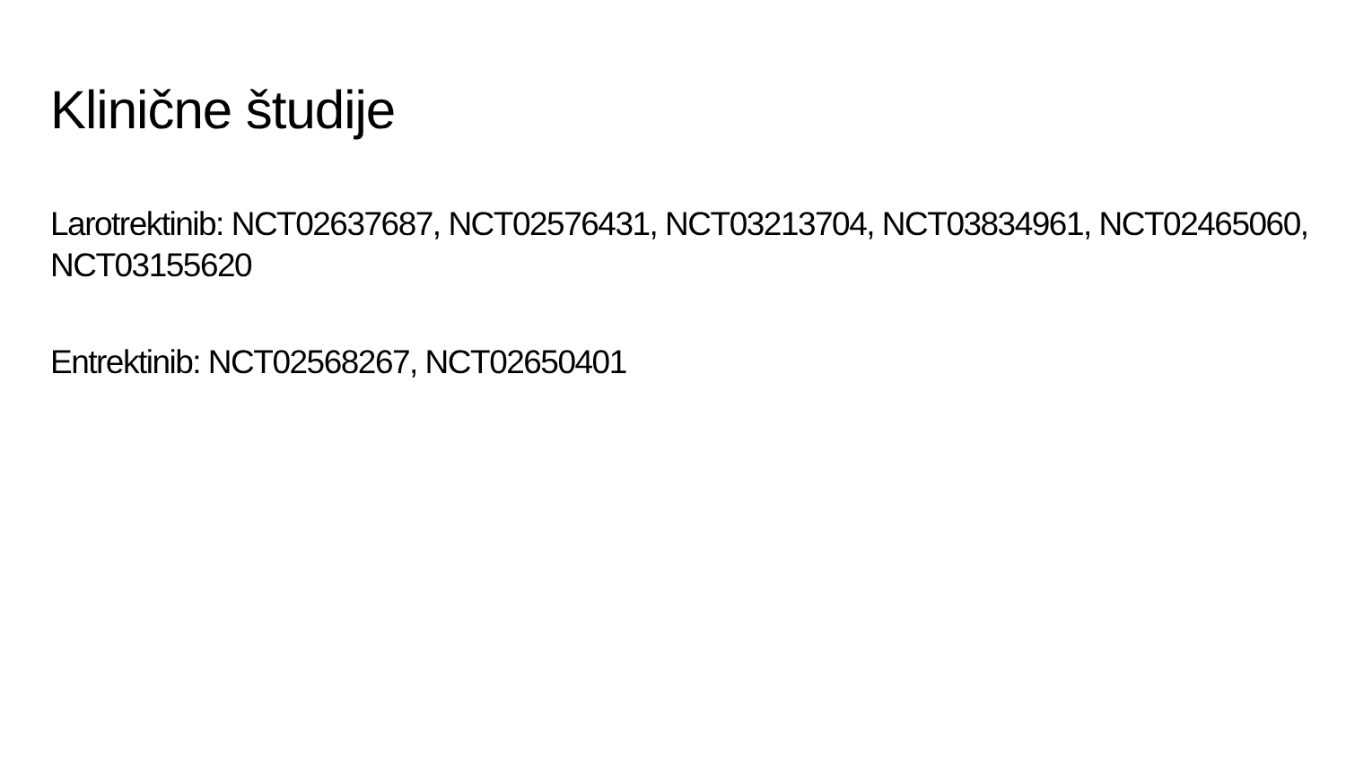Klinične študije
Larotrektinib: NCT02637687, NCT02576431, NCT03213704, NCT03834961, NCT02465060, NCT03155620
Entrektinib: NCT02568267, NCT02650401